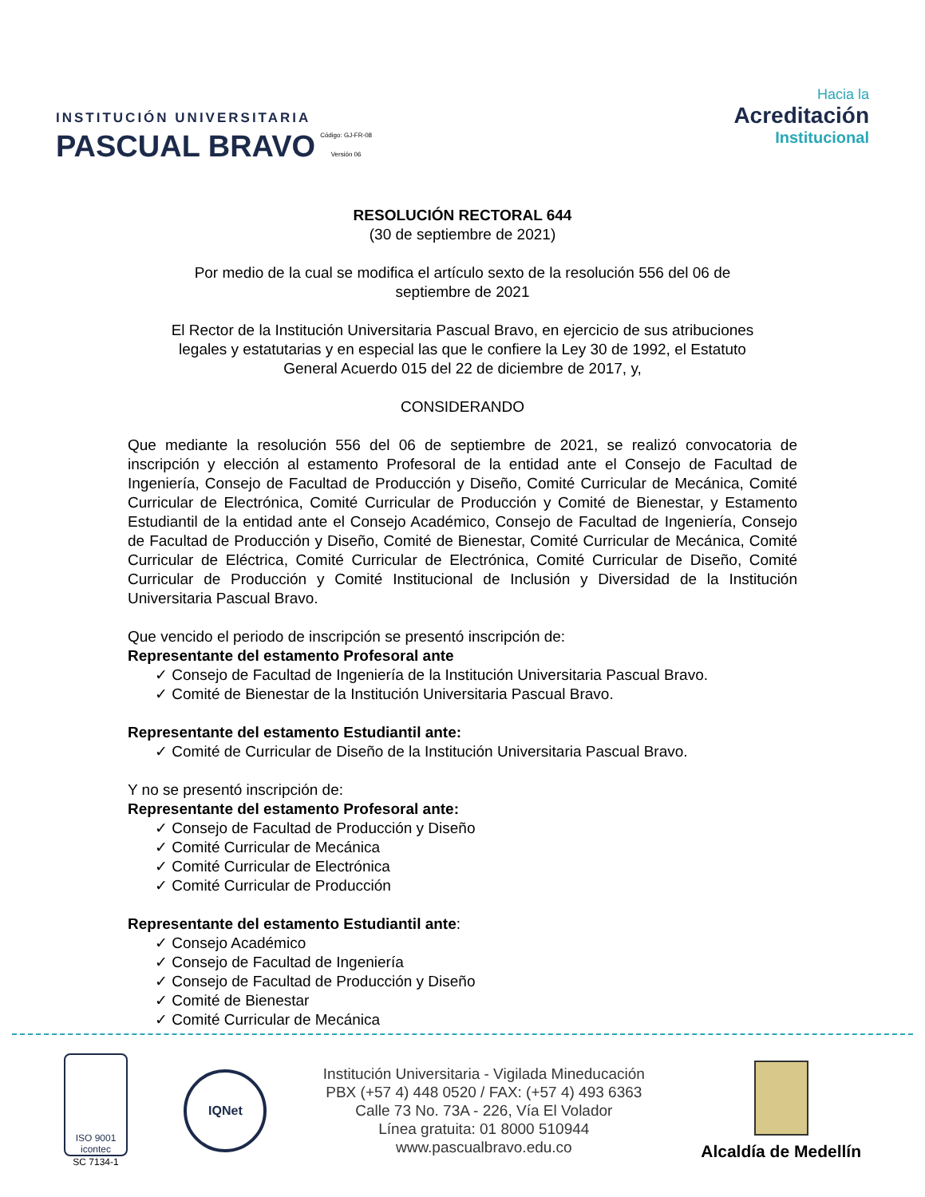INSTITUCIÓN UNIVERSITARIA
PASCUAL BRAVO
Código: GJ-FR-08
Versión 06
Hacia la
Acreditación
Institucional
RESOLUCIÓN RECTORAL 644
(30 de septiembre de 2021)
Por medio de la cual se modifica el artículo sexto de la resolución 556 del 06 de
septiembre de 2021
El Rector de la Institución Universitaria Pascual Bravo, en ejercicio de sus atribuciones
legales y estatutarias y en especial las que le confiere la Ley 30 de 1992, el Estatuto
General Acuerdo 015 del 22 de diciembre de 2017, y,
CONSIDERANDO
Que mediante la resolución 556 del 06 de septiembre de 2021, se realizó convocatoria de inscripción y elección al estamento Profesoral de la entidad ante el Consejo de Facultad de Ingeniería, Consejo de Facultad de Producción y Diseño, Comité Curricular de Mecánica, Comité Curricular de Electrónica, Comité Curricular de Producción y Comité de Bienestar, y Estamento Estudiantil de la entidad ante el Consejo Académico, Consejo de Facultad de Ingeniería, Consejo de Facultad de Producción y Diseño, Comité de Bienestar, Comité Curricular de Mecánica, Comité Curricular de Eléctrica, Comité Curricular de Electrónica, Comité Curricular de Diseño, Comité Curricular de Producción y Comité Institucional de Inclusión y Diversidad de la Institución Universitaria Pascual Bravo.
Que vencido el periodo de inscripción se presentó inscripción de:
Representante del estamento Profesoral ante
✓ Consejo de Facultad de Ingeniería de la Institución Universitaria Pascual Bravo.
✓ Comité de Bienestar de la Institución Universitaria Pascual Bravo.
Representante del estamento Estudiantil ante:
✓ Comité de Curricular de Diseño de la Institución Universitaria Pascual Bravo.
Y no se presentó inscripción de:
Representante del estamento Profesoral ante:
✓ Consejo de Facultad de Producción y Diseño
✓ Comité Curricular de Mecánica
✓ Comité Curricular de Electrónica
✓ Comité Curricular de Producción
Representante del estamento Estudiantil ante:
✓ Consejo Académico
✓ Consejo de Facultad de Ingeniería
✓ Consejo de Facultad de Producción y Diseño
✓ Comité de Bienestar
✓ Comité Curricular de Mecánica
ISO 9001
icontec
SC 7134-1
IQNet
Institución Universitaria - Vigilada Mineducación
PBX (+57 4) 448 0520 / FAX: (+57 4) 493 6363
Calle 73 No. 73A - 226, Vía El Volador
Línea gratuita: 01 8000 510944
www.pascualbravo.edu.co
Alcaldía de Medellín